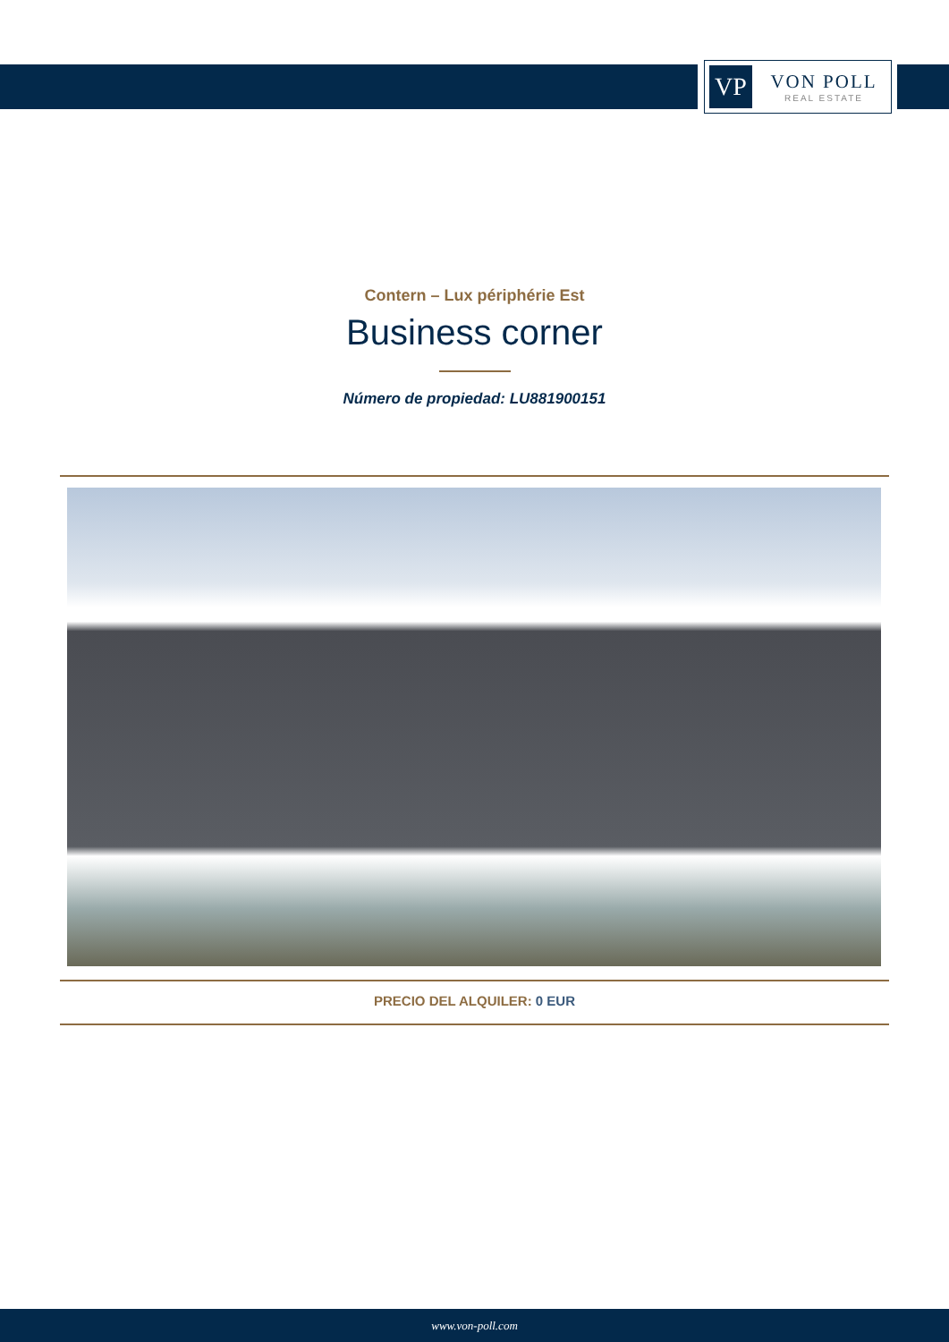VP
VON POLL
REAL ESTATE
Contern – Lux périphérie Est
Business corner
Número de propiedad: LU881900151
PRECIO DEL ALQUILER: 0 EUR
www.von-poll.com